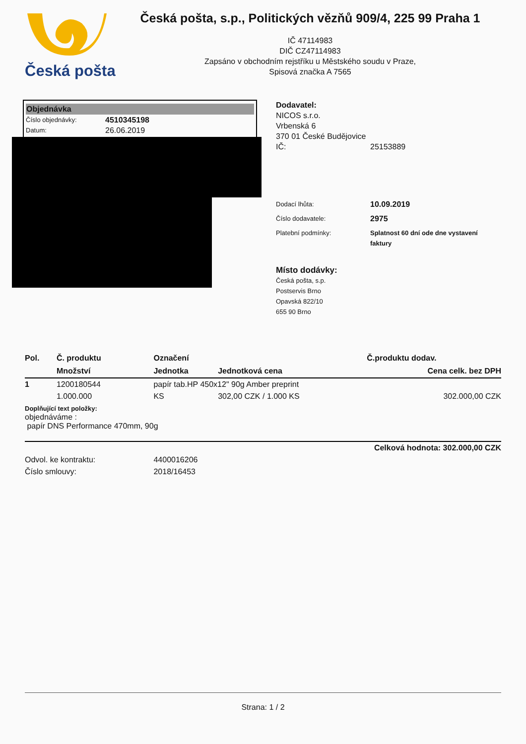Česká pošta
Česká pošta, s.p., Politických vězňů 909/4, 225 99 Praha 1
IČ 47114983
DIČ CZ47114983
Zapsáno v obchodním rejstříku u Městského soudu v Praze,
Spisová značka A 7565
Objednávka
Číslo objednávky: 4510345198
Datum: 26.06.2019
Dodavatel:
NICOS s.r.o.
Vrbenská 6
370 01 České Budějovice
IČ: 25153889
Dodací lhůta: 10.09.2019
Číslo dodavatele: 2975
Platební podmínky: Splatnost 60 dní ode dne vystavení faktury
Místo dodávky:
Česká pošta, s.p.
Postservis Brno
Opavská 822/10
655 90 Brno
| Pol. | Č. produktu | Označení | | Č.produktu dodav. |
| --- | --- | --- | --- | --- |
| | Množství | Jednotka | Jednotková cena | Cena celk. bez DPH |
| 1 | 1200180544 | papír tab.HP 450x12" 90g Amber preprint | | |
| | 1.000.000 | KS | 302,00 CZK / 1.000 KS | 302.000,00 CZK |
| Doplňující text položky: objednáváme : papír DNS Performance 470mm, 90g | | | | |
| Celková hodnota: 302.000,00 CZK | | | | |
| Odvol. ke kontraktu: | | 4400016206 | | |
| Číslo smlouvy: | | 2018/16453 | | |
Strana: 1 / 2